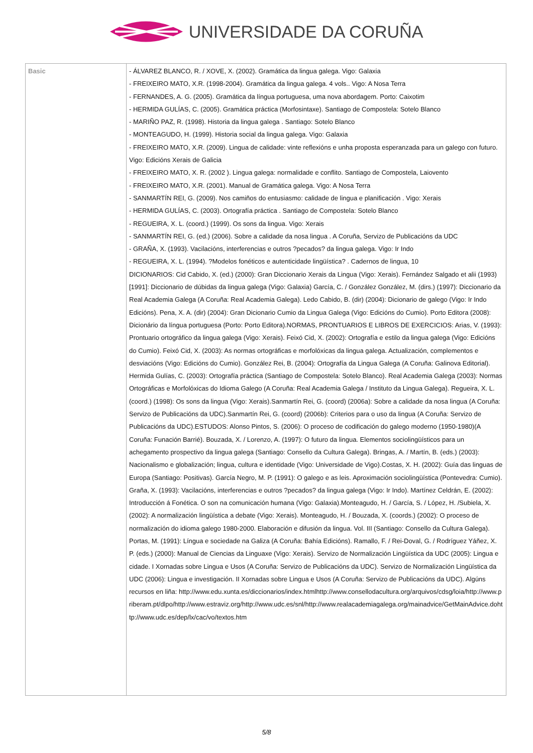UNIVERSIDADE DA CORUÑA
| Basic | - ÁLVAREZ BLANCO, R. / XOVE, X. (2002). Gramática da lingua galega. Vigo: Galaxia - FREIXEIRO MATO, X.R. (1998-2004). Gramática da lingua galega. 4 vols.. Vigo: A Nosa Terra - FERNANDES, A. G. (2005). Gramática da língua portuguesa, uma nova abordagem. Porto: Caixotim - HERMIDA GULÍAS, C. (2005). Gramática práctica (Morfosintaxe). Santiago de Compostela: Sotelo Blanco - MARIÑO PAZ, R. (1998). Historia da lingua galega . Santiago: Sotelo Blanco - MONTEAGUDO, H. (1999). Historia social da lingua galega. Vigo: Galaxia - FREIXEIRO MATO, X.R. (2009). Lingua de calidade: vinte reflexións e unha proposta esperanzada para un galego con futuro. Vigo: Edicións Xerais de Galicia - FREIXEIRO MATO, X. R. (2002 ). Lingua galega: normalidade e conflito. Santiago de Compostela, Laiovento - FREIXEIRO MATO, X.R. (2001). Manual de Gramática galega. Vigo: A Nosa Terra - SANMARTÍN REI, G. (2009). Nos camiños do entusiasmo: calidade de lingua e planificación . Vigo: Xerais - HERMIDA GULÍAS, C. (2003). Ortografía práctica . Santiago de Compostela: Sotelo Blanco - REGUEIRA, X. L. (coord.) (1999). Os sons da lingua. Vigo: Xerais - SANMARTÍN REI, G. (ed.) (2006). Sobre a calidade da nosa lingua . A Coruña, Servizo de Publicacións da UDC - GRAÑA, X. (1993). Vacilacións, interferencias e outros ?pecados? da lingua galega. Vigo: Ir Indo - REGUEIRA, X. L. (1994). ?Modelos fonéticos e autenticidade lingüística? . Cadernos de lingua, 10 DICIONARIOS: Cid Cabido, X. (ed.) (2000): Gran Diccionario Xerais da Lingua (Vigo: Xerais). Fernández Salgado et alii (1993)[1991]: Diccionario de dúbidas da lingua galega (Vigo: Galaxia) García, C. / González González, M. (dirs.) (1997): Diccionario da Real Academia Galega (A Coruña: Real Academia Galega). Ledo Cabido, B. (dir) (2004): Dicionario de galego (Vigo: Ir Indo Edicións). Pena, X. A. (dir) (2004): Gran Dicionario Cumio da Lingua Galega (Vigo: Edicións do Cumio). Porto Editora (2008): Dicionário da língua portuguesa (Porto: Porto Editora).NORMAS, PRONTUARIOS E LIBROS DE EXERCICIOS: Arias, V. (1993): Prontuario ortográfico da lingua galega (Vigo: Xerais). Feixó Cid, X. (2002): Ortografía e estilo da lingua galega (Vigo: Edicións do Cumio). Feixó Cid, X. (2003): As normas ortográficas e morfolóxicas da lingua galega. Actualización, complementos e desviacións (Vigo: Edicións do Cumio). González Rei, B. (2004): Ortografía da Lingua Galega (A Coruña: Galinova Editorial). Hermida Gulías, C. (2003): Ortografía práctica (Santiago de Compostela: Sotelo Blanco). Real Academia Galega (2003): Normas Ortográficas e Morfolóxicas do Idioma Galego (A Coruña: Real Academia Galega / Instituto da Lingua Galega). Regueira, X. L. (coord.) (1998): Os sons da lingua (Vigo: Xerais).Sanmartín Rei, G. (coord) (2006a): Sobre a calidade da nosa lingua (A Coruña: Servizo de Publicacións da UDC).Sanmartín Rei, G. (coord) (2006b): Criterios para o uso da lingua (A Coruña: Servizo de Publicacións da UDC).ESTUDOS: Alonso Pintos, S. (2006): O proceso de codificación do galego moderno (1950-1980)(A Coruña: Funación Barrié). Bouzada, X. / Lorenzo, A. (1997): O futuro da lingua. Elementos sociolingüísticos para un achegamento prospectivo da lingua galega (Santiago: Consello da Cultura Galega). Bringas, A. / Martín, B. (eds.) (2003): Nacionalismo e globalización; lingua, cultura e identidade (Vigo: Universidade de Vigo).Costas, X. H. (2002): Guía das linguas de Europa (Santiago: Positivas). García Negro, M. P. (1991): O galego e as leis. Aproximación sociolingüística (Pontevedra: Cumio). Graña, X. (1993): Vacilacións, interferencias e outros ?pecados? da lingua galega (Vigo: Ir Indo). Martínez Celdrán, E. (2002): Introducción á Fonética. O son na comunicación humana (Vigo: Galaxia).Monteagudo, H. / García, S. / López, H. /Subiela, X. (2002): A normalización lingüística a debate (Vigo: Xerais). Monteagudo, H. / Bouzada, X. (coords.) (2002): O proceso de normalización do idioma galego 1980-2000. Elaboración e difusión da lingua. Vol. III (Santiago: Consello da Cultura Galega). Portas, M. (1991): Língua e sociedade na Galiza (A Coruña: Bahía Edicións). Ramallo, F. / Rei-Doval, G. / Rodríguez Yáñez, X. P. (eds.) (2000): Manual de Ciencias da Linguaxe (Vigo: Xerais). Servizo de Normalización Lingüística da UDC (2005): Lingua e cidade. I Xornadas sobre Lingua e Usos (A Coruña: Servizo de Publicacións da UDC). Servizo de Normalización Lingüística da UDC (2006): Lingua e investigación. II Xornadas sobre Lingua e Usos (A Coruña: Servizo de Publicacións da UDC). Algúns recursos en liña: http://www.edu.xunta.es/diccionarios/index.htmlhttp://www.consellodacultura.org/arquivos/cdsg/loia/http://www.priberam.pt/dlpo/http://www.estraviz.org/http://www.udc.es/snl/http://www.realacademiagalega.org/mainadvice/GetMainAdvice.dohttp://www.udc.es/dep/lx/cac/vo/textos.htm |
5/8